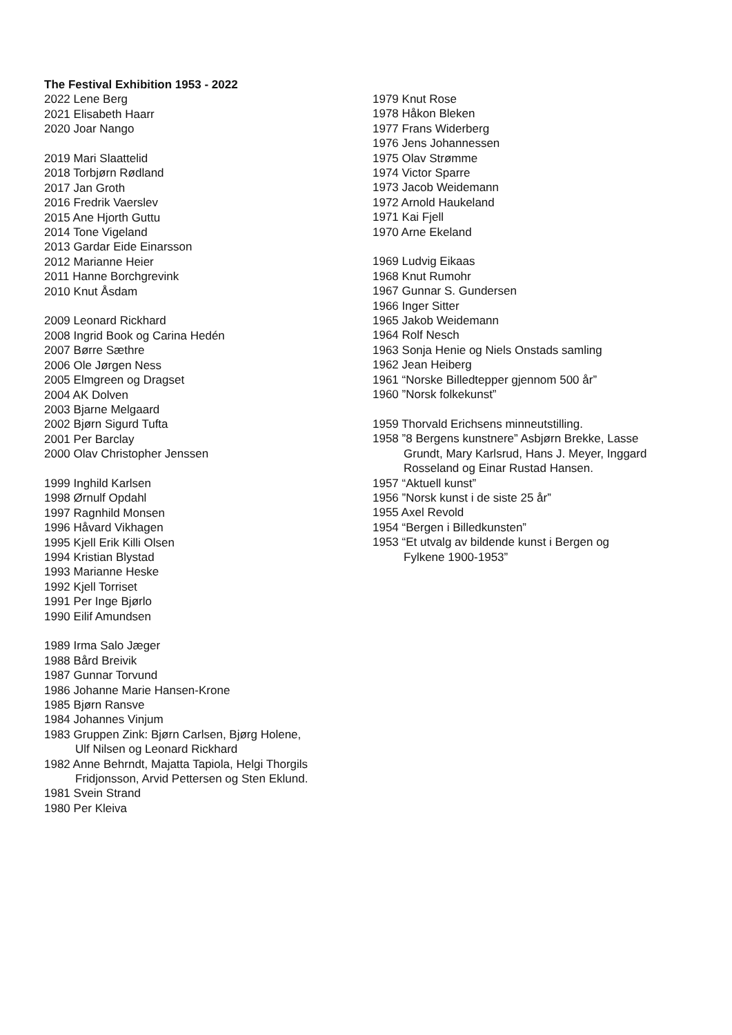The Festival Exhibition 1953 - 2022
2022 Lene Berg
2021 Elisabeth Haarr
2020 Joar Nango
2019 Mari Slaattelid
2018 Torbjørn Rødland
2017 Jan Groth
2016 Fredrik Vaerslev
2015 Ane Hjorth Guttu
2014 Tone Vigeland
2013 Gardar Eide Einarsson
2012 Marianne Heier
2011 Hanne Borchgrevink
2010 Knut Åsdam
2009 Leonard Rickhard
2008 Ingrid Book og Carina Hedén
2007 Børre Sæthre
2006 Ole Jørgen Ness
2005 Elmgreen og Dragset
2004 AK Dolven
2003 Bjarne Melgaard
2002 Bjørn Sigurd Tufta
2001 Per Barclay
2000 Olav Christopher Jenssen
1999 Inghild Karlsen
1998 Ørnulf Opdahl
1997 Ragnhild Monsen
1996 Håvard Vikhagen
1995 Kjell Erik Killi Olsen
1994 Kristian Blystad
1993 Marianne Heske
1992 Kjell Torriset
1991 Per Inge Bjørlo
1990 Eilif Amundsen
1989 Irma Salo Jæger
1988 Bård Breivik
1987 Gunnar Torvund
1986 Johanne Marie Hansen-Krone
1985 Bjørn Ransve
1984 Johannes Vinjum
1983 Gruppen Zink: Bjørn Carlsen, Bjørg Holene,
Ulf Nilsen og Leonard Rickhard
1982 Anne Behrndt, Majatta Tapiola, Helgi Thorgils
Fridjonsson, Arvid Pettersen og Sten Eklund.
1981 Svein Strand
1980 Per Kleiva
1979 Knut Rose
1978 Håkon Bleken
1977 Frans Widerberg
1976 Jens Johannessen
1975 Olav Strømme
1974 Victor Sparre
1973 Jacob Weidemann
1972 Arnold Haukeland
1971 Kai Fjell
1970 Arne Ekeland
1969 Ludvig Eikaas
1968 Knut Rumohr
1967 Gunnar S. Gundersen
1966 Inger Sitter
1965 Jakob Weidemann
1964 Rolf Nesch
1963 Sonja Henie og Niels Onstads samling
1962 Jean Heiberg
1961 “Norske Billedtepper gjennom 500 år”
1960 ”Norsk folkekunst”
1959 Thorvald Erichsens minneutstilling.
1958 ”8 Bergens kunstnere” Asbjørn Brekke, Lasse
Grundt, Mary Karlsrud, Hans J. Meyer, Inggard
Rosseland og Einar Rustad Hansen.
1957 “Aktuell kunst”
1956 ”Norsk kunst i de siste 25 år”
1955 Axel Revold
1954 “Bergen i Billedkunsten”
1953 “Et utvalg av bildende kunst i Bergen og
Fylkene 1900-1953”